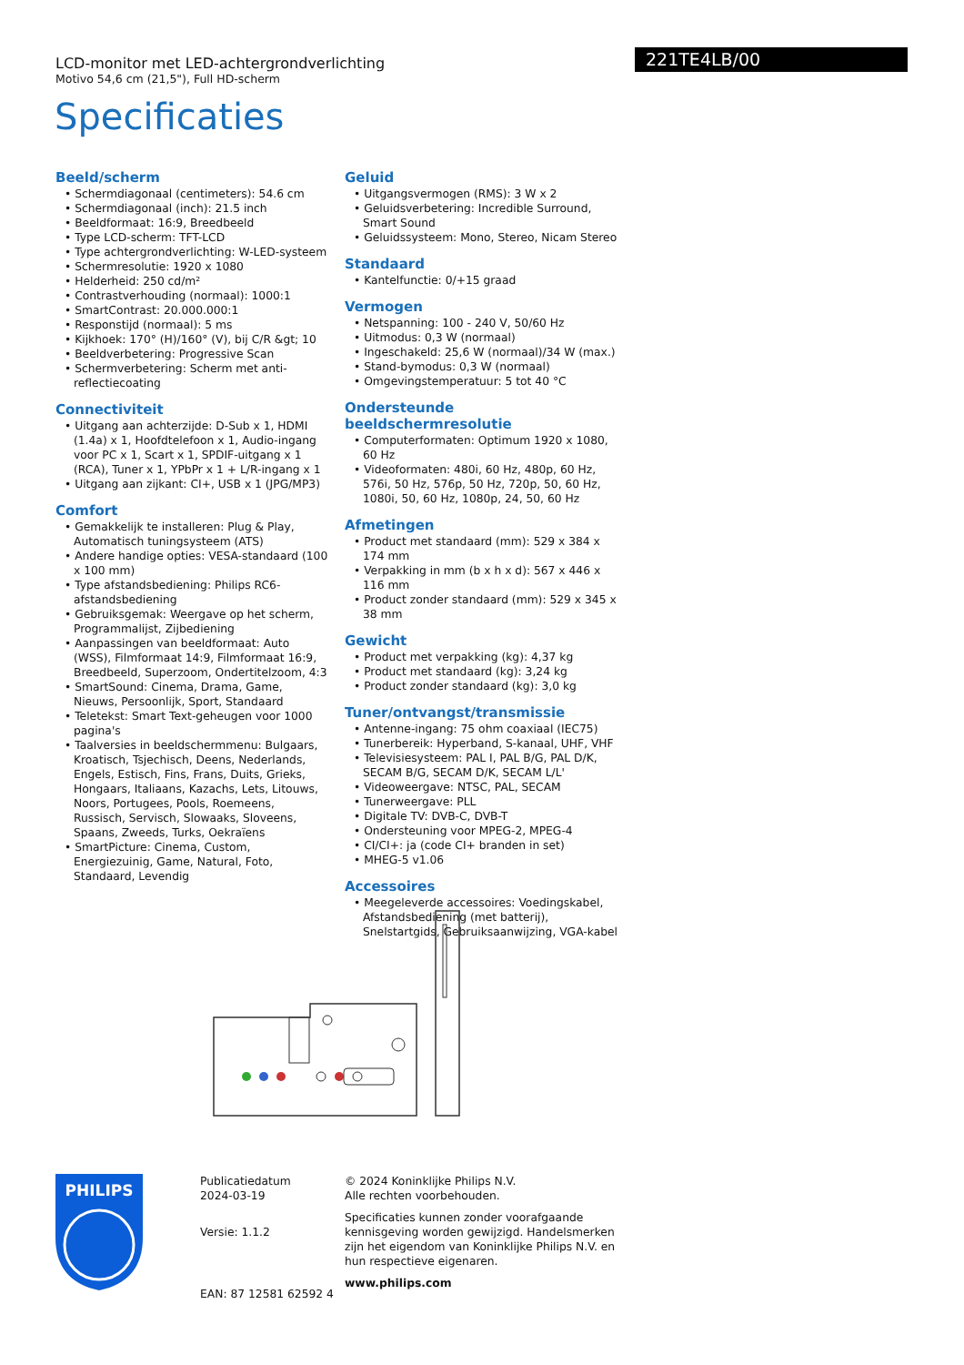LCD-monitor met LED-achtergrondverlichting
Motivo 54,6 cm (21,5"), Full HD-scherm
221TE4LB/00
Specificaties
Beeld/scherm
• Schermdiagonaal (centimeters): 54.6 cm
• Schermdiagonaal (inch): 21.5 inch
• Beeldformaat: 16:9, Breedbeeld
• Type LCD-scherm: TFT-LCD
• Type achtergrondverlichting: W-LED-systeem
• Schermresolutie: 1920 x 1080
• Helderheid: 250 cd/m²
• Contrastverhouding (normaal): 1000:1
• SmartContrast: 20.000.000:1
• Responstijd (normaal): 5 ms
• Kijkhoek: 170° (H)/160° (V), bij C/R &gt; 10
• Beeldverbetering: Progressive Scan
• Schermverbetering: Scherm met anti-reflectiecoating
Connectiviteit
• Uitgang aan achterzijde: D-Sub x 1, HDMI (1.4a) x 1, Hoofdtelefoon x 1, Audio-ingang voor PC x 1, Scart x 1, SPDIF-uitgang x 1 (RCA), Tuner x 1, YPbPr x 1 + L/R-ingang x 1
• Uitgang aan zijkant: CI+, USB x 1 (JPG/MP3)
Comfort
• Gemakkelijk te installeren: Plug & Play, Automatisch tuningsysteem (ATS)
• Andere handige opties: VESA-standaard (100 x 100 mm)
• Type afstandsbediening: Philips RC6-afstandsbediening
• Gebruiksgemak: Weergave op het scherm, Programmalijst, Zijbediening
• Aanpassingen van beeldformaat: Auto (WSS), Filmformaat 14:9, Filmformaat 16:9, Breedbeeld, Superzoom, Ondertitelzoom, 4:3
• SmartSound: Cinema, Drama, Game, Nieuws, Persoonlijk, Sport, Standaard
• Teletekst: Smart Text-geheugen voor 1000 pagina's
• Taalversies in beeldschermmenu: Bulgaars, Kroatisch, Tsjechisch, Deens, Nederlands, Engels, Estisch, Fins, Frans, Duits, Grieks, Hongaars, Italiaans, Kazachs, Lets, Litouws, Noors, Portugees, Pools, Roemeens, Russisch, Servisch, Slowaaks, Sloveens, Spaans, Zweeds, Turks, Oekraïens
• SmartPicture: Cinema, Custom, Energiezuinig, Game, Natural, Foto, Standaard, Levendig
Geluid
• Uitgangsvermogen (RMS): 3 W x 2
• Geluidsverbetering: Incredible Surround, Smart Sound
• Geluidssysteem: Mono, Stereo, Nicam Stereo
Standaard
• Kantelfunctie: 0/+15 graad
Vermogen
• Netspanning: 100 - 240 V, 50/60 Hz
• Uitmodus: 0,3 W (normaal)
• Ingeschakeld: 25,6 W (normaal)/34 W (max.)
• Stand-bymodus: 0,3 W (normaal)
• Omgevingstemperatuur: 5 tot 40 °C
Ondersteunde beeldschermresolutie
• Computerformaten: Optimum 1920 x 1080, 60 Hz
• Videoformaten: 480i, 60 Hz, 480p, 60 Hz, 576i, 50 Hz, 576p, 50 Hz, 720p, 50, 60 Hz, 1080i, 50, 60 Hz, 1080p, 24, 50, 60 Hz
Afmetingen
• Product met standaard (mm): 529 x 384 x 174 mm
• Verpakking in mm (b x h x d): 567 x 446 x 116 mm
• Product zonder standaard (mm): 529 x 345 x 38 mm
Gewicht
• Product met verpakking (kg): 4,37 kg
• Product met standaard (kg): 3,24 kg
• Product zonder standaard (kg): 3,0 kg
Tuner/ontvangst/transmissie
• Antenne-ingang: 75 ohm coaxiaal (IEC75)
• Tunerbereik: Hyperband, S-kanaal, UHF, VHF
• Televisiesysteem: PAL I, PAL B/G, PAL D/K, SECAM B/G, SECAM D/K, SECAM L/L'
• Videoweergave: NTSC, PAL, SECAM
• Tunerweergave: PLL
• Digitale TV: DVB-C, DVB-T
• Ondersteuning voor MPEG-2, MPEG-4
• CI/CI+: ja (code CI+ branden in set)
• MHEG-5 v1.06
Accessoires
• Meegeleverde accessoires: Voedingskabel, Afstandsbediening (met batterij), Snelstartgids, Gebruiksaanwijzing, VGA-kabel
PHILIPS
Publicatiedatum
2024-03-19
Versie: 1.1.2
EAN: 87 12581 62592 4
© 2024 Koninklijke Philips N.V.
Alle rechten voorbehouden.
Specificaties kunnen zonder voorafgaande kennisgeving worden gewijzigd. Handelsmerken zijn het eigendom van Koninklijke Philips N.V. en hun respectieve eigenaren.
www.philips.com